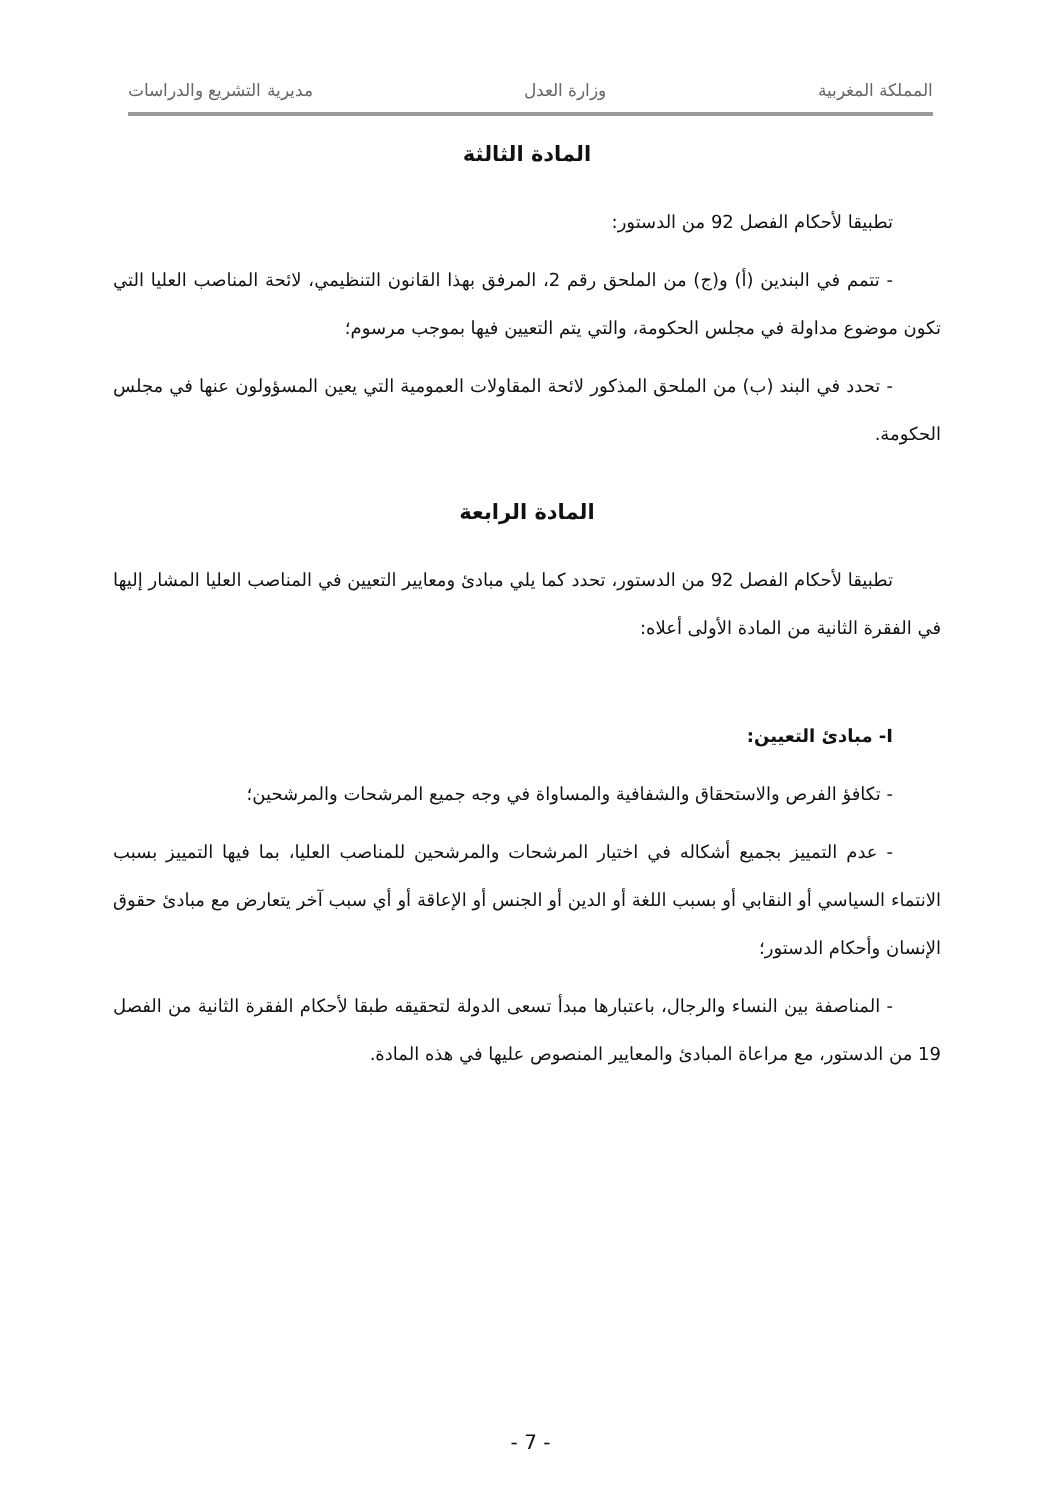المملكة المغربية وزارة العدل مديرية التشريع والدراسات
المادة الثالثة
تطبيقا لأحكام الفصل 92 من الدستور:
- تتمم في البندين (أ) و(ج) من الملحق رقم 2، المرفق بهذا القانون التنظيمي، لائحة المناصب العليا التي تكون موضوع مداولة في مجلس الحكومة، والتي يتم التعيين فيها بموجب مرسوم؛
- تحدد في البند (ب) من الملحق المذكور لائحة المقاولات العمومية التي يعين المسؤولون عنها في مجلس الحكومة.
المادة الرابعة
تطبيقا لأحكام الفصل 92 من الدستور، تحدد كما يلي مبادئ ومعايير التعيين في المناصب العليا المشار إليها في الفقرة الثانية من المادة الأولى أعلاه:
I- مبادئ التعيين:
- تكافؤ الفرص والاستحقاق والشفافية والمساواة في وجه جميع المرشحات والمرشحين؛
- عدم التمييز بجميع أشكاله في اختيار المرشحات والمرشحين للمناصب العليا، بما فيها التمييز بسبب الانتماء السياسي أو النقابي أو بسبب اللغة أو الدين أو الجنس أو الإعاقة أو أي سبب آخر يتعارض مع مبادئ حقوق الإنسان وأحكام الدستور؛
- المناصفة بين النساء والرجال، باعتبارها مبدأ تسعى الدولة لتحقيقه طبقا لأحكام الفقرة الثانية من الفصل 19 من الدستور، مع مراعاة المبادئ والمعايير المنصوص عليها في هذه المادة.
- 7 -